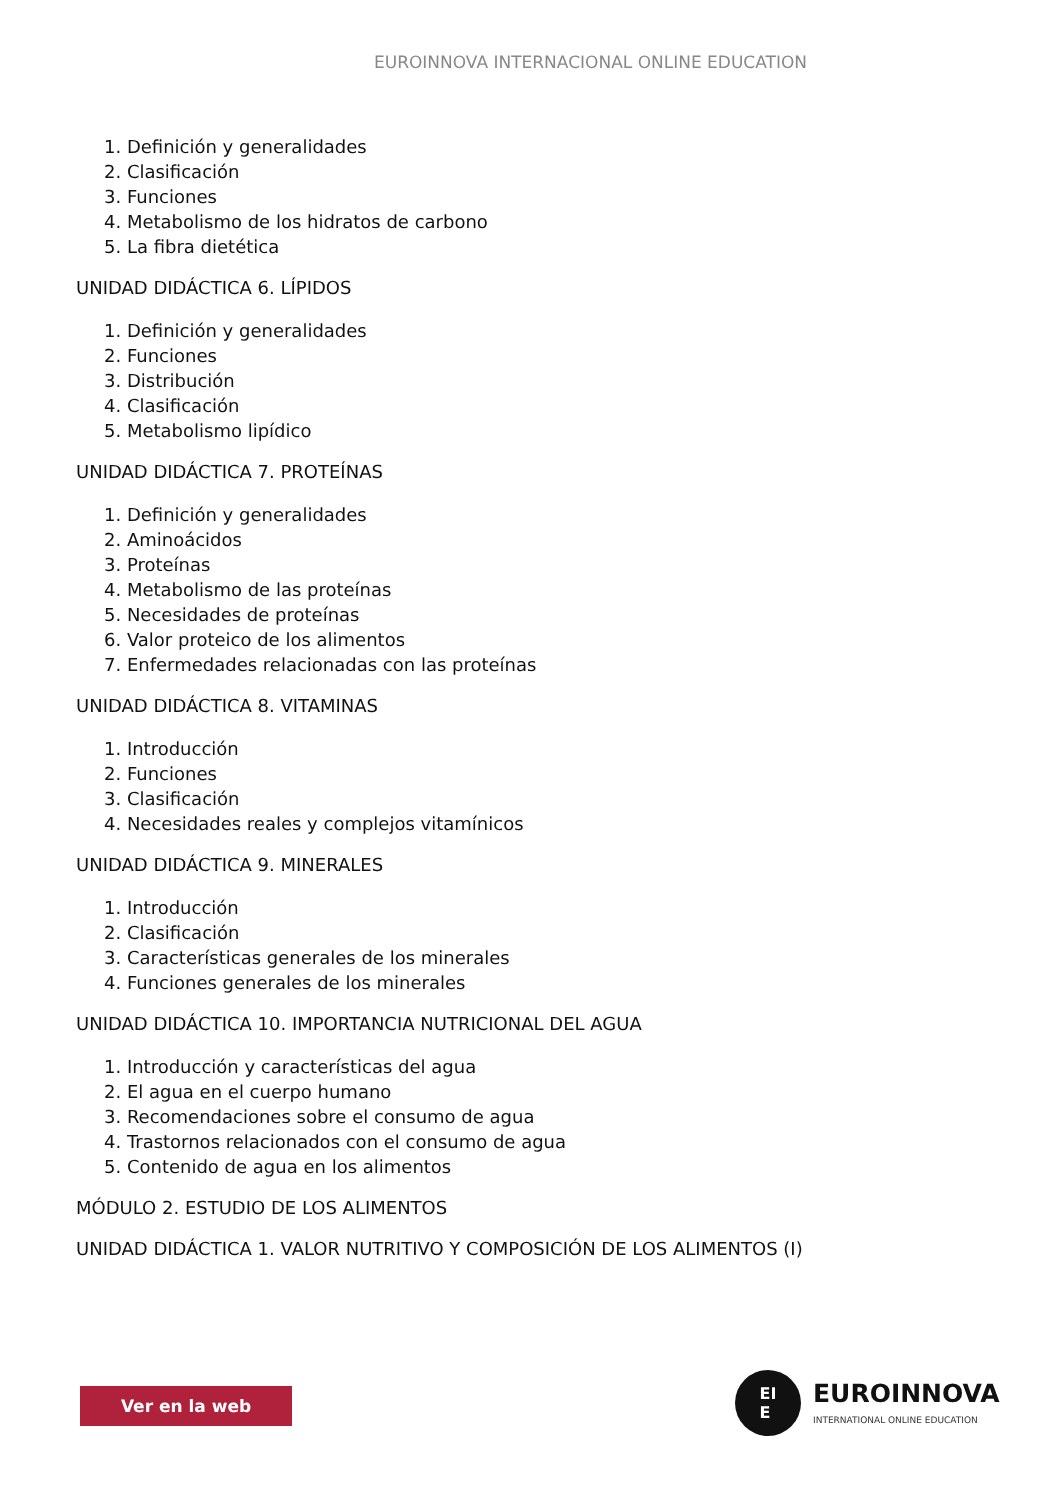EUROINNOVA INTERNACIONAL ONLINE EDUCATION
1. Definición y generalidades
2. Clasificación
3. Funciones
4. Metabolismo de los hidratos de carbono
5. La fibra dietética
UNIDAD DIDÁCTICA 6. LÍPIDOS
1. Definición y generalidades
2. Funciones
3. Distribución
4. Clasificación
5. Metabolismo lipídico
UNIDAD DIDÁCTICA 7. PROTEÍNAS
1. Definición y generalidades
2. Aminoácidos
3. Proteínas
4. Metabolismo de las proteínas
5. Necesidades de proteínas
6. Valor proteico de los alimentos
7. Enfermedades relacionadas con las proteínas
UNIDAD DIDÁCTICA 8. VITAMINAS
1. Introducción
2. Funciones
3. Clasificación
4. Necesidades reales y complejos vitamínicos
UNIDAD DIDÁCTICA 9. MINERALES
1. Introducción
2. Clasificación
3. Características generales de los minerales
4. Funciones generales de los minerales
UNIDAD DIDÁCTICA 10. IMPORTANCIA NUTRICIONAL DEL AGUA
1. Introducción y características del agua
2. El agua en el cuerpo humano
3. Recomendaciones sobre el consumo de agua
4. Trastornos relacionados con el consumo de agua
5. Contenido de agua en los alimentos
MÓDULO 2. ESTUDIO DE LOS ALIMENTOS
UNIDAD DIDÁCTICA 1. VALOR NUTRITIVO Y COMPOSICIÓN DE LOS ALIMENTOS (I)
Ver en la web
EI
E
EUROINNOVA
INTERNATIONAL ONLINE EDUCATION